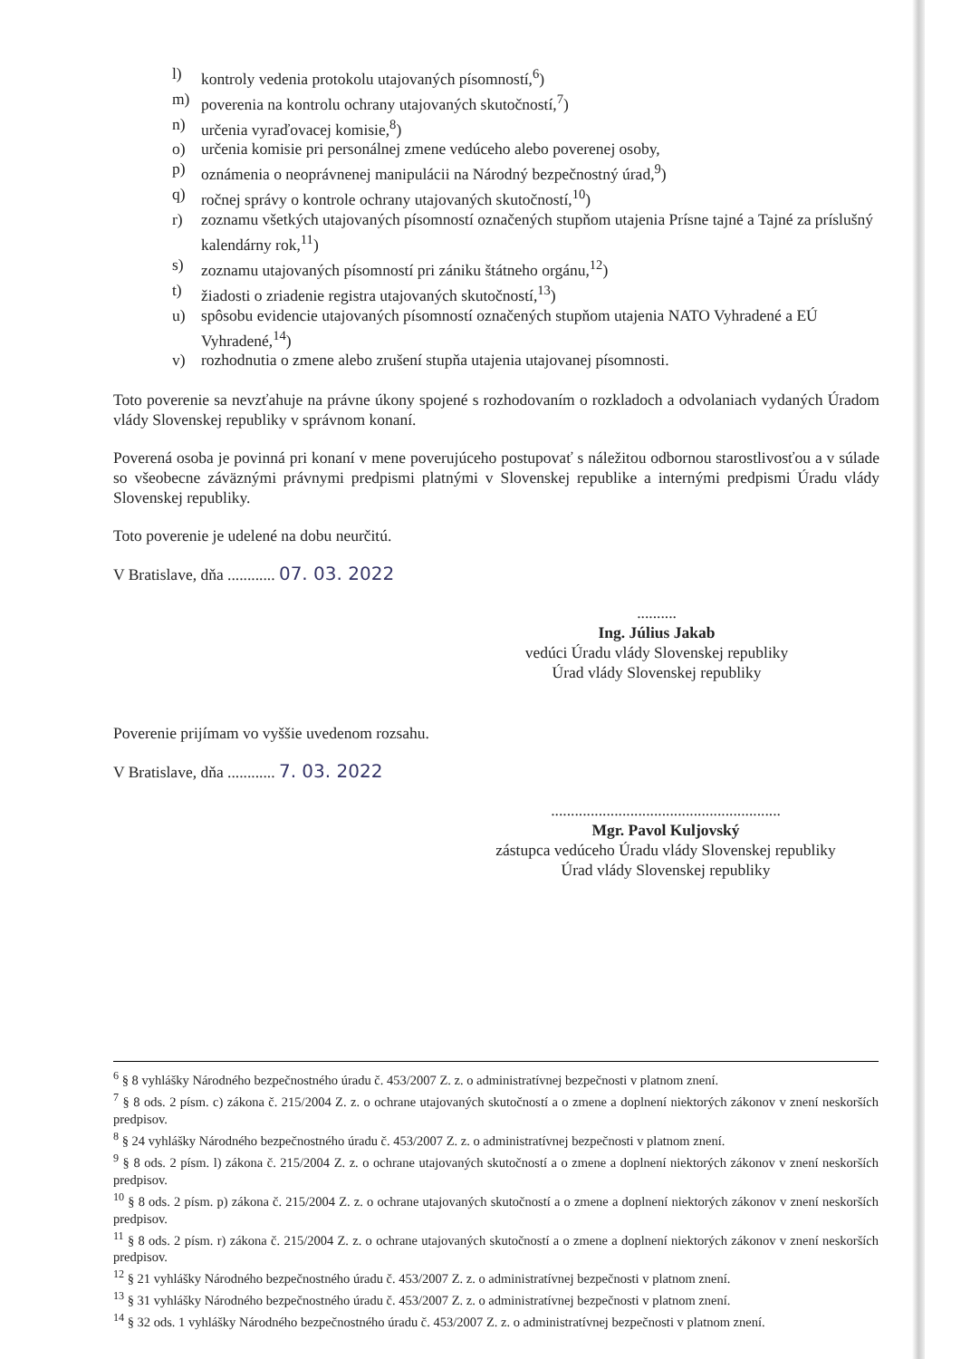l) kontroly vedenia protokolu utajovaných písomností,<sup>6</sup>)
m) poverenia na kontrolu ochrany utajovaných skutočností,<sup>7</sup>)
n) určenia vyraďovacej komisie,<sup>8</sup>)
o) určenia komisie pri personálnej zmene vedúceho alebo poverenej osoby,
p) oznámenia o neoprávnenej manipulácii na Národný bezpečnostný úrad,<sup>9</sup>)
q) ročnej správy o kontrole ochrany utajovaných skutočností,<sup>10</sup>)
r) zoznamu všetkých utajovaných písomností označených stupňom utajenia Prísne tajné a Tajné za príslušný kalendárny rok,<sup>11</sup>)
s) zoznamu utajovaných písomností pri zániku štátneho orgánu,<sup>12</sup>)
t) žiadosti o zriadenie registra utajovaných skutočností,<sup>13</sup>)
u) spôsobu evidencie utajovaných písomností označených stupňom utajenia NATO Vyhradené a EÚ Vyhradené,<sup>14</sup>)
v) rozhodnutia o zmene alebo zrušení stupňa utajenia utajovanej písomnosti.
Toto poverenie sa nevzťahuje na právne úkony spojené s rozhodovaním o rozkladoch a odvolaniach vydaných Úradom vlády Slovenskej republiky v správnom konaní.
Poverená osoba je povinná pri konaní v mene poverujúceho postupovať s náležitou odbornou starostlivosťou a v súlade so všeobecne záväznými právnymi predpismi platnými v Slovenskej republike a internými predpismi Úradu vlády Slovenskej republiky.
Toto poverenie je udelené na dobu neurčitú.
V Bratislave, dňa ............ 07. 03. 2022
..........
Ing. Július Jakab
vedúci Úradu vlády Slovenskej republiky
Úrad vlády Slovenskej republiky
Poverenie prijímam vo vyššie uvedenom rozsahu.
V Bratislave, dňa ............ 7. 03. 2022
..........................................................
Mgr. Pavol Kuljovský
zástupca vedúceho Úradu vlády Slovenskej republiky
Úrad vlády Slovenskej republiky
<sup>6</sup> § 8 vyhlášky Národného bezpečnostného úradu č. 453/2007 Z. z. o administratívnej bezpečnosti v platnom znení.
<sup>7</sup> § 8 ods. 2 písm. c) zákona č. 215/2004 Z. z. o ochrane utajovaných skutočností a o zmene a doplnení niektorých zákonov v znení neskorších predpisov.
<sup>8</sup> § 24 vyhlášky Národného bezpečnostného úradu č. 453/2007 Z. z. o administratívnej bezpečnosti v platnom znení.
<sup>9</sup> § 8 ods. 2 písm. l) zákona č. 215/2004 Z. z. o ochrane utajovaných skutočností a o zmene a doplnení niektorých zákonov v znení neskorších predpisov.
<sup>10</sup> § 8 ods. 2 písm. p) zákona č. 215/2004 Z. z. o ochrane utajovaných skutočností a o zmene a doplnení niektorých zákonov v znení neskorších predpisov.
<sup>11</sup> § 8 ods. 2 písm. r) zákona č. 215/2004 Z. z. o ochrane utajovaných skutočností a o zmene a doplnení niektorých zákonov v znení neskorších predpisov.
<sup>12</sup> § 21 vyhlášky Národného bezpečnostného úradu č. 453/2007 Z. z. o administratívnej bezpečnosti v platnom znení.
<sup>13</sup> § 31 vyhlášky Národného bezpečnostného úradu č. 453/2007 Z. z. o administratívnej bezpečnosti v platnom znení.
<sup>14</sup> § 32 ods. 1 vyhlášky Národného bezpečnostného úradu č. 453/2007 Z. z. o administratívnej bezpečnosti v platnom znení.